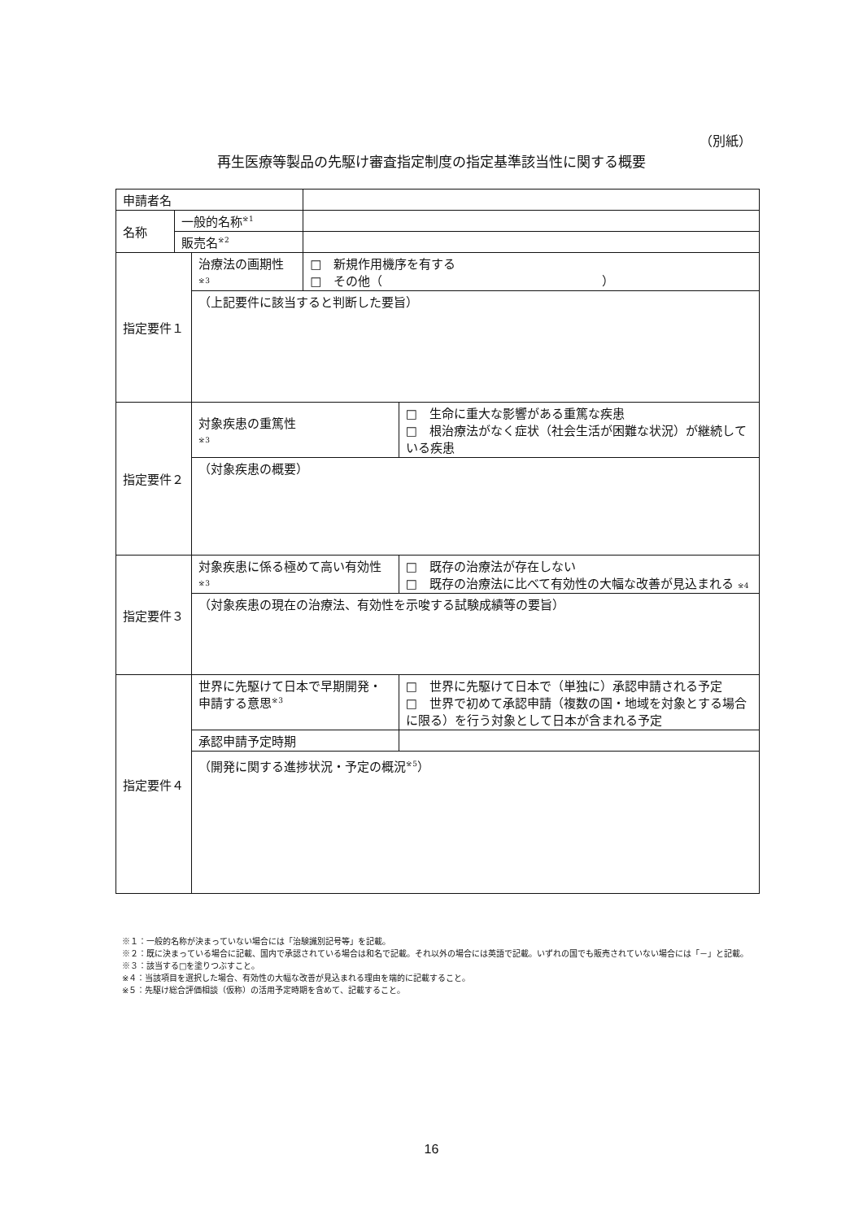（別紙）
再生医療等製品の先駆け審査指定制度の指定基準該当性に関する概要
| 申請者名 | | | | |
| 名称 | 一般的名称<sup>※1</sup> | | | |
| | 販売名<sup>※2</sup> | | | |
| 指定要件１ | | 治療法の画期性 ※3 | □ 新規作用機序を有する □ その他（ ） | |
| | | （上記要件に該当すると判断した要旨） | | |
| 指定要件２ | | 対象疾患の重篤性 ※3 | | □ 生命に重大な影響がある重篤な疾患 □ 根治療法がなく症状（社会生活が困難な状況）が継続している疾患 |
| | | （対象疾患の概要） | | |
| 指定要件３ | | 対象疾患に係る極めて高い有効性 ※3 | | □ 既存の治療法が存在しない □ 既存の治療法に比べて有効性の大幅な改善が見込まれる ※4 |
| | | （対象疾患の現在の治療法、有効性を示唆する試験成績等の要旨） | | |
| 指定要件４ | | 世界に先駆けて日本で早期開発・申請する意思<sup>※3</sup> | | □ 世界に先駆けて日本で（単独に）承認申請される予定 □ 世界で初めて承認申請（複数の国・地域を対象とする場合に限る）を行う対象として日本が含まれる予定 |
| | | 承認申請予定時期 | | |
| | | （開発に関する進捗状況・予定の概況<sup>※5</sup>） | | |
※１：一般的名称が決まっていない場合には「治験識別記号等」を記載。
※２：既に決まっている場合に記載、国内で承認されている場合は和名で記載。それ以外の場合には英語で記載。いずれの国でも販売されていない場合には「－」と記載。
※３：該当する□を塗りつぶすこと。
※４：当該項目を選択した場合、有効性の大幅な改善が見込まれる理由を端的に記載すること。
※５：先駆け総合評価相談（仮称）の活用予定時期を含めて、記載すること。
16